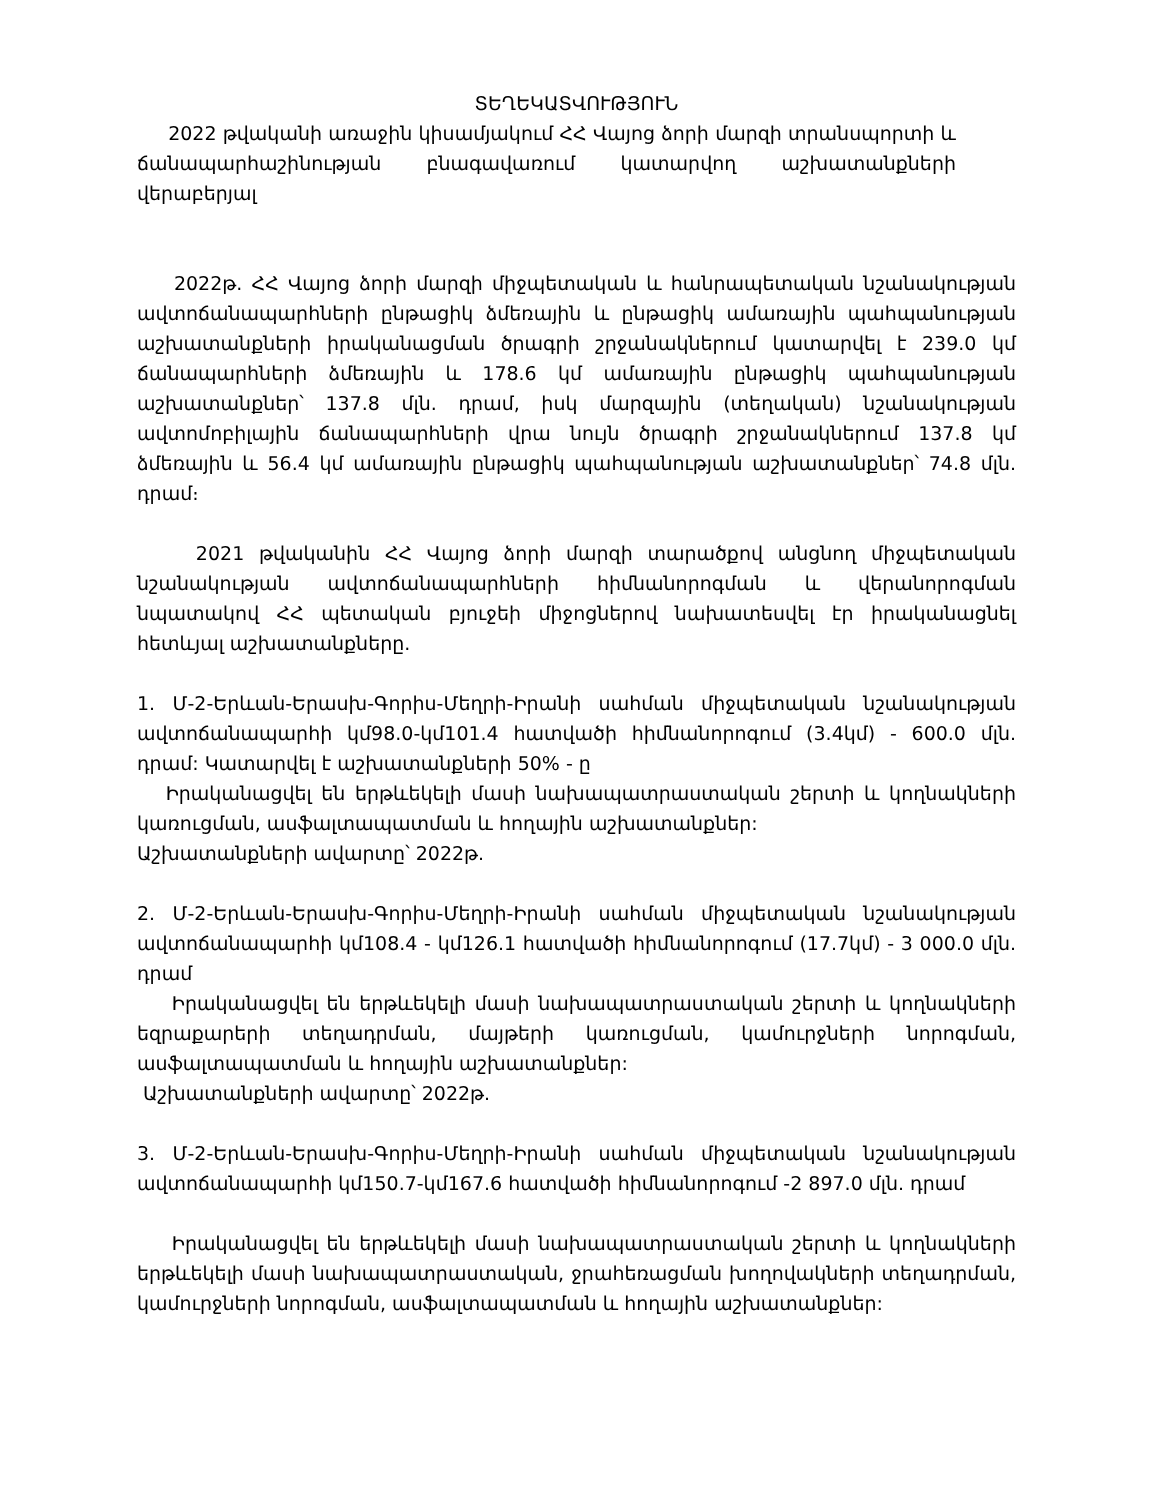ՏԵՂԵԿԱՏՎՈՒԹՅՈՒՆ
2022 թվականի առաջին կիսամյակում ՀՀ Վայոց ձորի մարզի տրանսպորտի և ճանապարհաշինության բնագավառում կատարվող աշխատանքների վերաբերյալ
2022թ. ՀՀ Վայոց ձորի մարզի միջպետական և հանրապետական նշանակության ավտոճանապարհների ընթացիկ ձմեռային և ընթացիկ ամառային պահպանության աշխատանքների իրականացման ծրագրի շրջանակներում կատարվել է 239.0 կմ ճանապարհների ձմեռային և 178.6 կմ ամառային ընթացիկ պահպանության աշխատանքներ՝ 137.8 մլն. դրամ, իսկ մարզային (տեղական) նշանակության ավտոմոբիլային ճանապարհների վրա նույն ծրագրի շրջանակներում 137.8 կմ ձմեռային և 56.4 կմ ամառային ընթացիկ պահպանության աշխատանքներ՝ 74.8 մլն. դրամ։
2021 թվականին ՀՀ Վայոց ձորի մարզի տարածքով անցնող միջպետական նշանակության ավտոճանապարհների հիմնանորոգման և վերանորոգման նպատակով ՀՀ պետական բյուջեի միջոցներով նախատեսվել էր իրականացնել հետևյալ աշխատանքները.
1. Մ-2-Երևան-Երասխ-Գորիս-Մեղրի-Իրանի սահման միջպետական նշանակության ավտոճանապարհի կմ98.0-կմ101.4 հատվածի հիմնանորոգում (3.4կմ) - 600.0 մլն. դրամ: Կատարվել է աշխատանքների 50% - ը
Իրականացվել են երթևեկելի մասի նախապատրաստական շերտի և կողնակների կառուցման, ասֆալտապատման և հողային աշխատանքներ:
Աշխատանքների ավարտը՝ 2022թ.
2. Մ-2-Երևան-Երասխ-Գորիս-Մեղրի-Իրանի սահման միջպետական նշանակության ավտոճանապարհի կմ108.4 - կմ126.1 հատվածի հիմնանորոգում (17.7կմ) - 3 000.0 մլն. դրամ
Իրականացվել են երթևեկելի մասի նախապատրաստական շերտի և կողնակների եզրաքարերի տեղադրման, մայթերի կառուցման, կամուրջների նորոգման, ասֆալտապատման և հողային աշխատանքներ:
Աշխատանքների ավարտը՝ 2022թ.
3. Մ-2-Երևան-Երասխ-Գորիս-Մեղրի-Իրանի սահման միջպետական նշանակության ավտոճանապարհի կմ150.7-կմ167.6 հատվածի հիմնանորոգում -2 897.0 մլն. դրամ
Իրականացվել են երթևեկելի մասի նախապատրաստական շերտի և կողնակների երթևեկելի մասի նախապատրաստական, ջրահեռացման խողովակների տեղադրման, կամուրջների նորոգման, ասֆալտապատման և հողային աշխատանքներ: